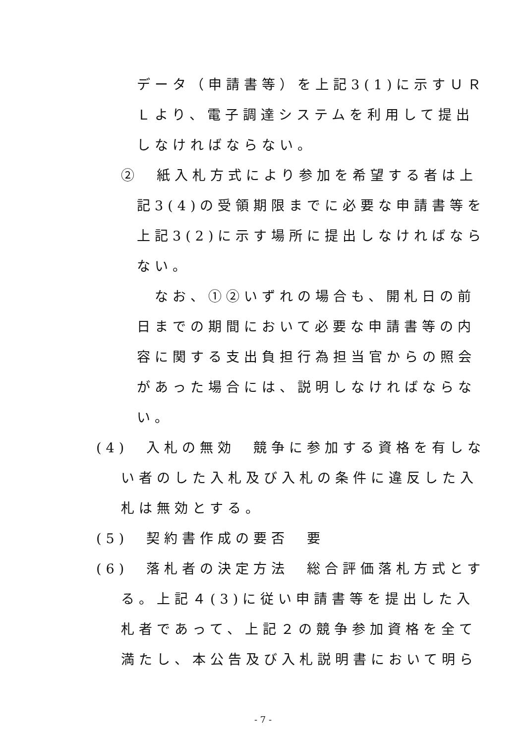データ（申請書等）を上記3(1)に示すＵＲ
Ｌより、電子調達システムを利用して提出
しなければならない。
②　紙入札方式により参加を希望する者は上
記3(4)の受領期限までに必要な申請書等を
上記3(2)に示す場所に提出しなければなら
ない。
　なお、①②いずれの場合も、開札日の前
日までの期間において必要な申請書等の内
容に関する支出負担行為担当官からの照会
があった場合には、説明しなければならな
い。
(4)　入札の無効　競争に参加する資格を有しな
い者のした入札及び入札の条件に違反した入
札は無効とする。
(5)　契約書作成の要否　要
(6)　落札者の決定方法　総合評価落札方式とす
る。上記４(3)に従い申請書等を提出した入
札者であって、上記２の競争参加資格を全て
満たし、本公告及び入札説明書において明ら
- 7 -